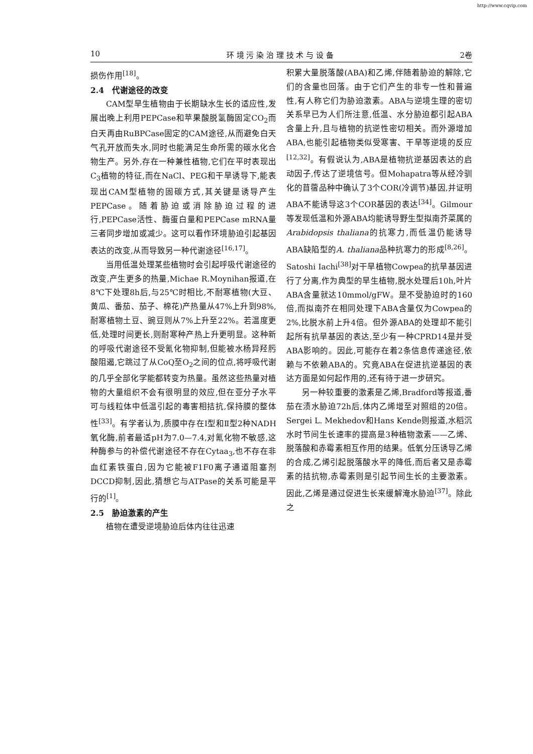http://www.cqvip.com
10 环 境 污 染 治 理 技 术 与 设 备 2卷
损伤作用<sup>[18]</sup>。
2.4　代谢途径的改变
CAM型旱生植物由于长期缺水生长的适应性,发展出晚上利用PEPCase和苹果酸脱氢酶固定CO<sub>2</sub>而白天再由RuBPCase固定的CAM途径,从而避免白天气孔开放而失水,同时也能满足生命所需的碳水化合物生产。另外,存在一种兼性植物,它们在平时表现出C<sub>3</sub>植物的特征,而在NaCl、PEG和干旱诱导下,能表现出CAM型植物的固碳方式,其关键是诱导产生PEPCase。随着胁迫或消除胁迫过程的进行,PEPCase活性、酶蛋白量和PEPCase mRNA量三者同步增加或减少。这可以看作环境胁迫引起基因表达的改变,从而导致另一种代谢途径<sup>[16,17]</sup>。
当用低温处理某些植物时会引起呼吸代谢途径的改变,产生更多的热量,Michae R.Moynihan报道,在8℃下处理8h后,与25℃时相比,不耐寒植物(大豆、黄瓜、番茄、茄子、棉花)产热量从47%上升到98%,耐寒植物土豆、豌豆则从7%上升至22%。若温度更低,处理时间更长,则耐寒种产热上升更明显。这种新的呼吸代谢途径不受氰化物抑制,但能被水杨异羟肟酸阻遏,它跳过了从CoQ至O<sub>2</sub>之间的位点,将呼吸代谢的几乎全部化学能都转变为热量。虽然这些热量对植物的大量组织不会有很明显的效应,但在亚分子水平可与线粒体中低温引起的毒害相拮抗,保持膜的整体性<sup>[33]</sup>。有学者认为,质膜中存在Ⅰ型和Ⅱ型2种NADH氧化酶,前者最适pH为7.0—7.4,对氰化物不敏感,这种酶参与的补偿代谢途径不存在Cytaa<sub>3</sub>,也不存在非血红素铁蛋白,因为它能被F1F0离子通道阻塞剂DCCD抑制,因此,猜想它与ATPase的关系可能是平行的<sup>[1]</sup>。
2.5　胁迫激素的产生
植物在遭受逆境胁迫后体内往往迅速
积累大量脱落酸(ABA)和乙烯,伴随着胁迫的解除,它们的含量也回落。由于它们产生的非专一性和普遍性,有人称它们为胁迫激素。ABA与逆境生理的密切关系早已为人们所注意,低温、水分胁迫都引起ABA含量上升,且与植物的抗逆性密切相关。而外源增加ABA,也能引起植物类似受寒害、干旱等逆境的反应<sup>[12,32]</sup>。有假说认为,ABA是植物抗逆基因表达的启动因子,传达了逆境信号。但Mohapatra等从经冷驯化的苜蓿品种中确认了3个COR(冷调节)基因,并证明ABA不能诱导这3个COR基因的表达<sup>[34]</sup>。Gilmour等发现低温和外源ABA均能诱导野生型拟南芥菜属的Arabidopsis thaliana的抗寒力,而低温仍能诱导ABA缺陷型的A. thaliana品种抗寒力的形成<sup>[8,26]</sup>。Satoshi Iachi<sup>[38]</sup>对干旱植物Cowpea的抗旱基因进行了分离,作为典型的旱生植物,脱水处理后10h,叶片ABA含量就达10mmol/gFW。是不受胁迫时的160倍,而拟南芥在相同处理下ABA含量仅为Cowpea的2%,比脱水前上升4倍。但外源ABA的处理却不能引起所有抗旱基因的表达,至少有一种CPRD14是并受ABA影响的。因此,可能存在着2条信息传递途径,依赖与不依赖ABA的。究竟ABA在促进抗逆基因的表达方面是如何起作用的,还有待于进一步研究。
另一种较重要的激素是乙烯,Bradford等报道,番茄在渍水胁迫72h后,体内乙烯增至对照组的20倍。Sergei L. Mekhedov和Hans Kende则报道,水稻沉水时节间生长速率的提高是3种植物激素——乙烯、脱落酸和赤霉素相互作用的结果。低氧分压诱导乙烯的合成,乙烯引起脱落酸水平的降低,而后者又是赤霉素的拮抗物,赤霉素则是引起节间生长的主要激素。因此,乙烯是通过促进生长来缓解淹水胁迫<sup>[37]</sup>。除此之